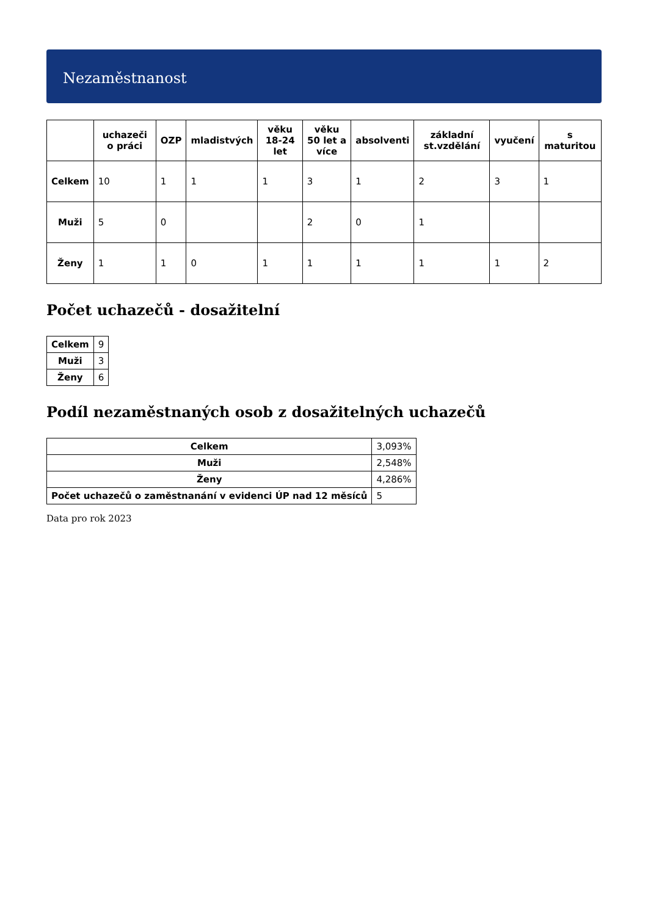Nezaměstnanost
| | uchazeči o práci | OZP | mladistvých | věku 18-24 let | věku 50 let a více | absolventi | základní st.vzdělání | vyučení | s maturitou |
| --- | --- | --- | --- | --- | --- | --- | --- | --- | --- |
| Celkem | 10 | 1 | 1 | 1 | 3 | 1 | 2 | 3 | 1 |
| Muži | 5 | 0 | | | 2 | 0 | 1 | | |
| Ženy | 1 | 1 | 0 | 1 | 1 | 1 | 1 | 1 | 2 |
Počet uchazečů - dosažitelní
| Celkem | 9 |
| Muži | 3 |
| Ženy | 6 |
Podíl nezaměstnaných osob z dosažitelných uchazečů
| Celkem | 3,093% |
| Muži | 2,548% |
| Ženy | 4,286% |
| Počet uchazečů o zaměstnanání v evidenci ÚP nad 12 měsíců | 5 |
Data pro rok 2023